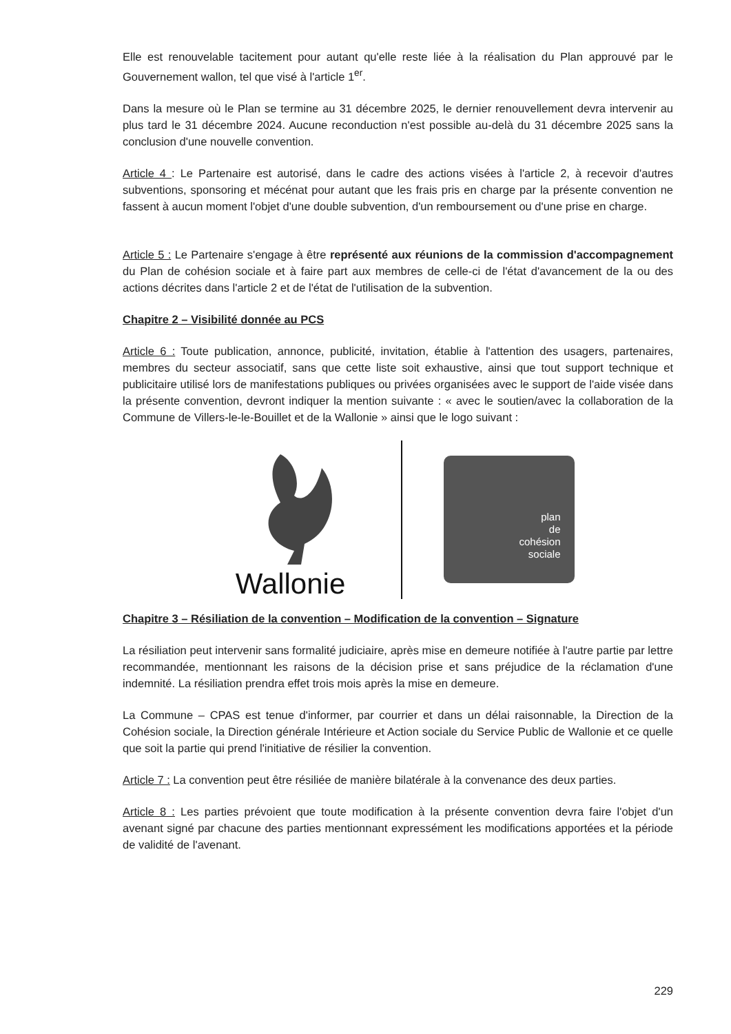Elle est renouvelable tacitement pour autant qu'elle reste liée à la réalisation du Plan approuvé par le Gouvernement wallon, tel que visé à l'article 1<sup>er</sup>.
Dans la mesure où le Plan se termine au 31 décembre 2025, le dernier renouvellement devra intervenir au plus tard le 31 décembre 2024. Aucune reconduction n'est possible au-delà du 31 décembre 2025 sans la conclusion d'une nouvelle convention.
Article 4 : Le Partenaire est autorisé, dans le cadre des actions visées à l'article 2, à recevoir d'autres subventions, sponsoring et mécénat pour autant que les frais pris en charge par la présente convention ne fassent à aucun moment l'objet d'une double subvention, d'un remboursement ou d'une prise en charge.
Article 5 : Le Partenaire s'engage à être représenté aux réunions de la commission d'accompagnement du Plan de cohésion sociale et à faire part aux membres de celle-ci de l'état d'avancement de la ou des actions décrites dans l'article 2 et de l'état de l'utilisation de la subvention.
Chapitre 2 – Visibilité donnée au PCS
Article 6 : Toute publication, annonce, publicité, invitation, établie à l'attention des usagers, partenaires, membres du secteur associatif, sans que cette liste soit exhaustive, ainsi que tout support technique et publicitaire utilisé lors de manifestations publiques ou privées organisées avec le support de l'aide visée dans la présente convention, devront indiquer la mention suivante : « avec le soutien/avec la collaboration de la Commune de Villers-le-le-Bouillet et de la Wallonie » ainsi que le logo suivant :
Wallonie
plan
de
cohésion
sociale
Chapitre 3 – Résiliation de la convention – Modification de la convention – Signature
La résiliation peut intervenir sans formalité judiciaire, après mise en demeure notifiée à l'autre partie par lettre recommandée, mentionnant les raisons de la décision prise et sans préjudice de la réclamation d'une indemnité. La résiliation prendra effet trois mois après la mise en demeure.
La Commune – CPAS est tenue d'informer, par courrier et dans un délai raisonnable, la Direction de la Cohésion sociale, la Direction générale Intérieure et Action sociale du Service Public de Wallonie et ce quelle que soit la partie qui prend l'initiative de résilier la convention.
Article 7 : La convention peut être résiliée de manière bilatérale à la convenance des deux parties.
Article 8 : Les parties prévoient que toute modification à la présente convention devra faire l'objet d'un avenant signé par chacune des parties mentionnant expressément les modifications apportées et la période de validité de l'avenant.
229